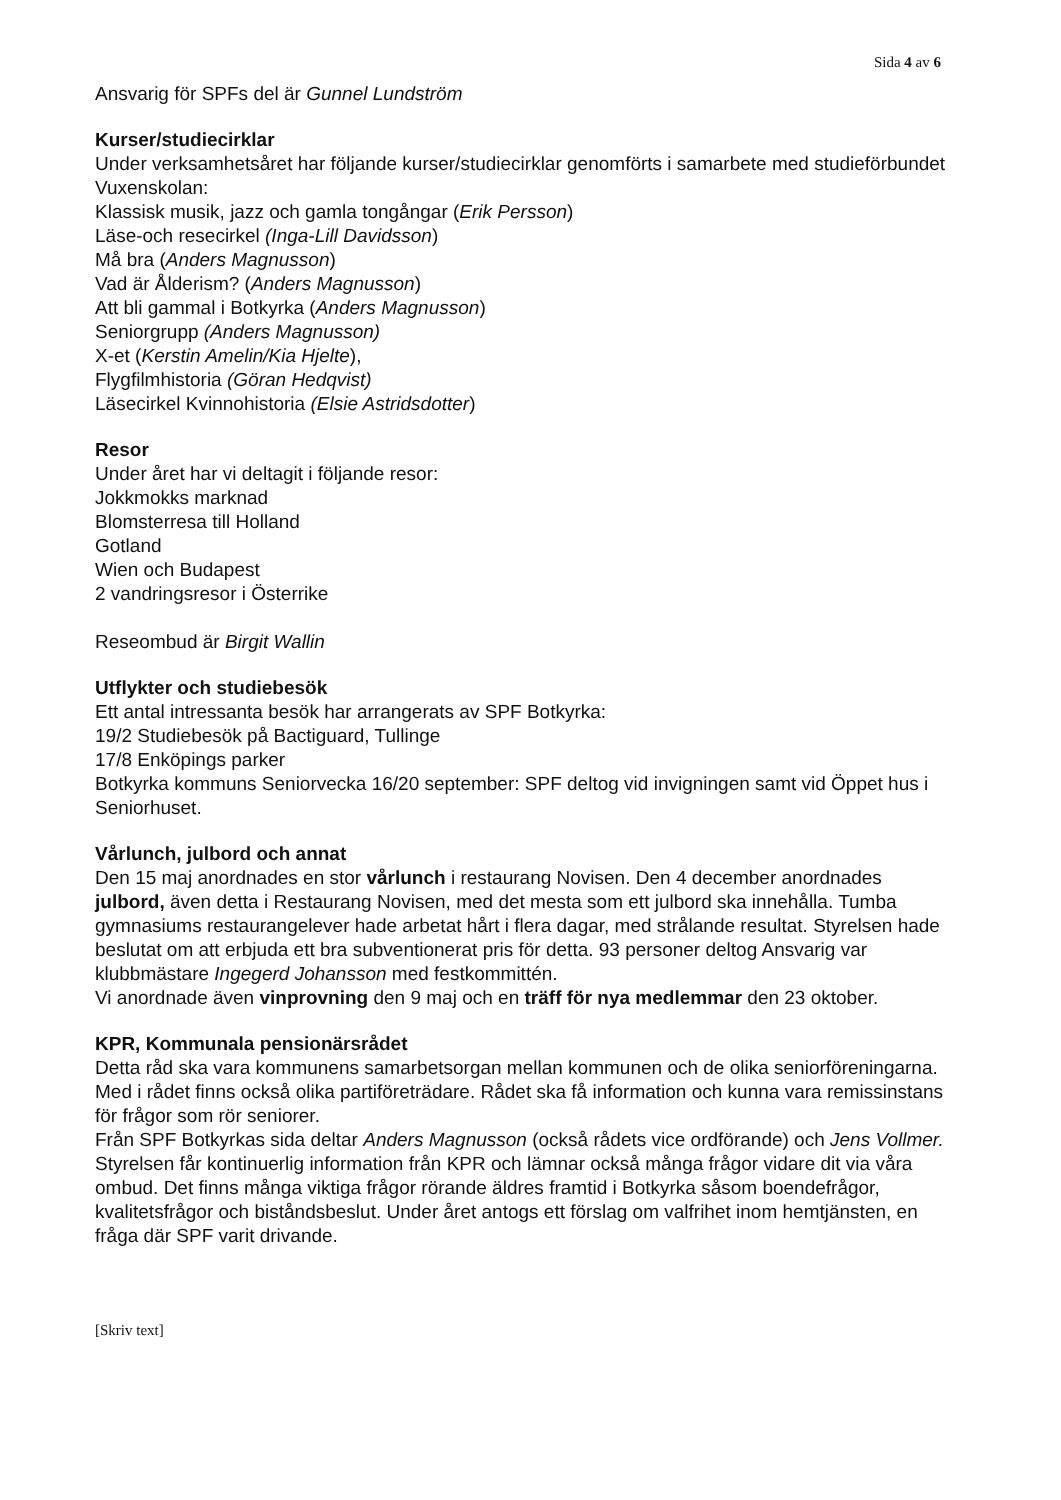Sida 4 av 6
Ansvarig för SPFs del är Gunnel Lundström
Kurser/studiecirklar
Under verksamhetsåret har följande kurser/studiecirklar genomförts i samarbete med studieförbundet Vuxenskolan:
Klassisk musik, jazz och gamla tongångar (Erik Persson)
Läse-och resecirkel (Inga-Lill Davidsson)
Må bra (Anders Magnusson)
Vad är Ålderism? (Anders Magnusson)
Att bli gammal i Botkyrka (Anders Magnusson)
Seniorgrupp (Anders Magnusson)
X-et (Kerstin Amelin/Kia Hjelte),
Flygfilmhistoria (Göran Hedqvist)
Läsecirkel Kvinnohistoria (Elsie Astridsdotter)
Resor
Under året har vi deltagit i följande resor:
Jokkmokks marknad
Blomsterresa till Holland
Gotland
Wien och Budapest
2 vandringsresor i Österrike
Reseombud är Birgit Wallin
Utflykter och studiebesök
Ett antal intressanta besök har arrangerats av SPF Botkyrka:
19/2 Studiebesök på Bactiguard, Tullinge
17/8 Enköpings parker
Botkyrka kommuns Seniorvecka 16/20 september: SPF deltog vid invigningen samt vid Öppet hus i Seniorhuset.
Vårlunch, julbord och annat
Den 15 maj anordnades en stor vårlunch i restaurang Novisen. Den 4 december anordnades julbord, även detta i Restaurang Novisen, med det mesta som ett julbord ska innehålla. Tumba gymnasiums restaurangelever hade arbetat hårt i flera dagar, med strålande resultat. Styrelsen hade beslutat om att erbjuda ett bra subventionerat pris för detta. 93 personer deltog Ansvarig var klubbmästare Ingegerd Johansson med festkommittén.
Vi anordnade även vinprovning den 9 maj och en träff för nya medlemmar den 23 oktober.
KPR, Kommunala pensionärsrådet
Detta råd ska vara kommunens samarbetsorgan mellan kommunen och de olika seniorföreningarna. Med i rådet finns också olika partiföreträdare. Rådet ska få information och kunna vara remissinstans för frågor som rör seniorer.
Från SPF Botkyrkas sida deltar Anders Magnusson (också rådets vice ordförande) och Jens Vollmer. Styrelsen får kontinuerlig information från KPR och lämnar också många frågor vidare dit via våra ombud. Det finns många viktiga frågor rörande äldres framtid i Botkyrka såsom boendefrågor, kvalitetsfrågor och biståndsbeslut. Under året antogs ett förslag om valfrihet inom hemtjänsten, en fråga där SPF varit drivande.
[Skriv text]